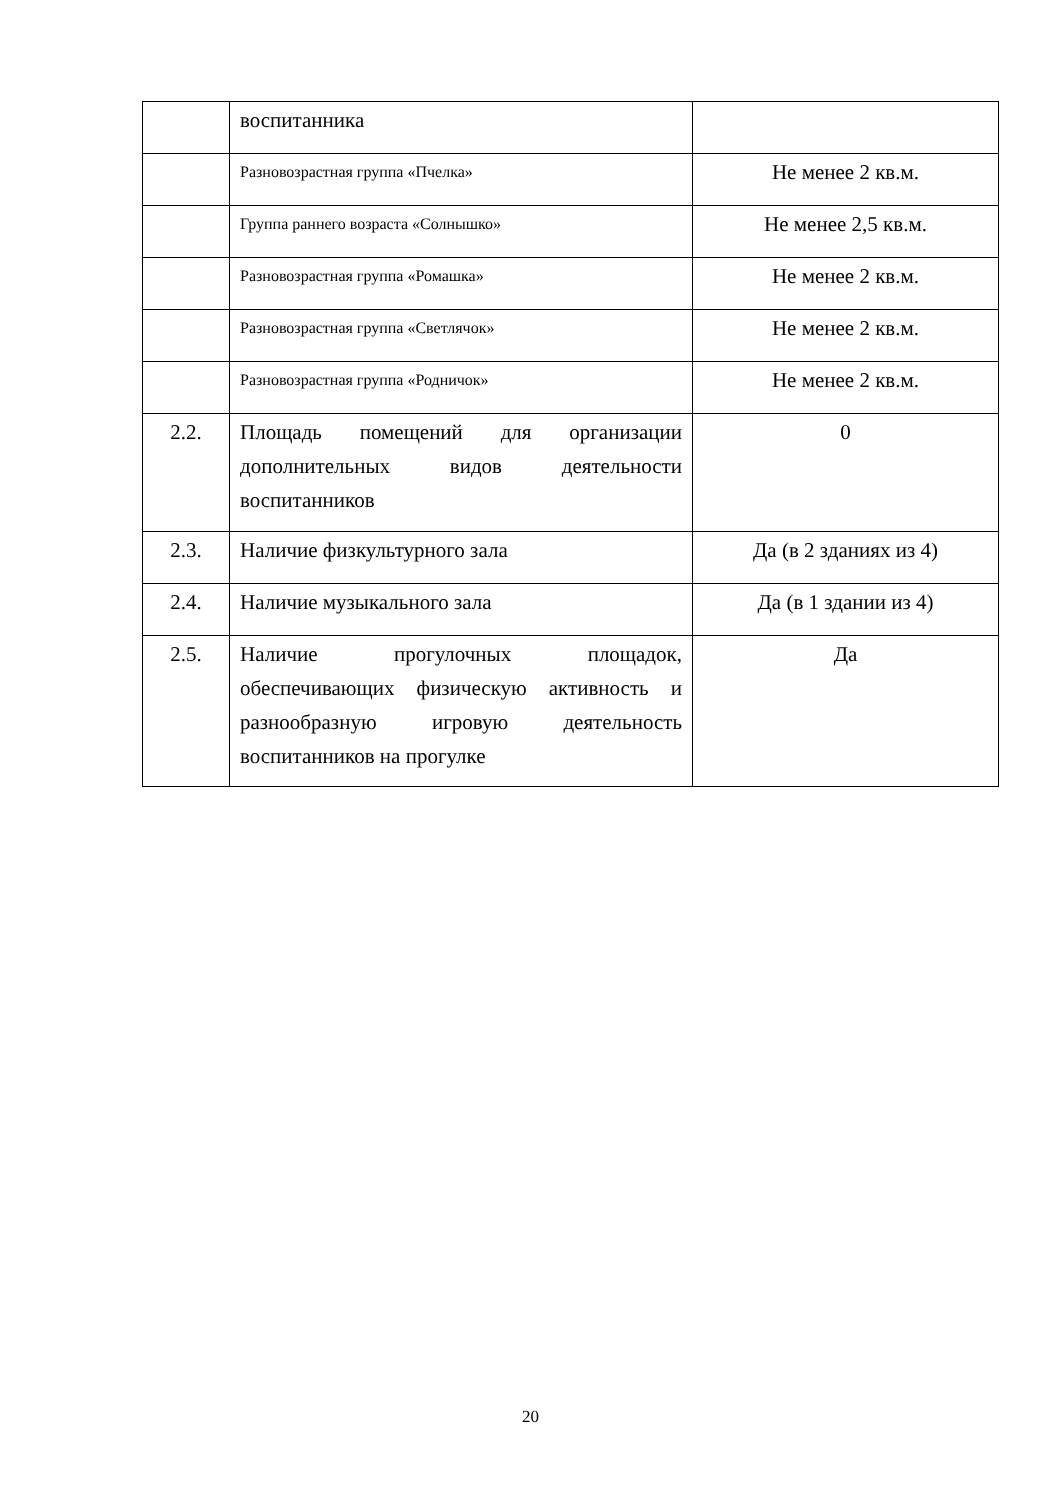| | воспитанника | |
| | Разновозрастная группа «Пчелка» | Не менее 2 кв.м. |
| | Группа раннего возраста «Солнышко» | Не менее 2,5 кв.м. |
| | Разновозрастная группа «Ромашка» | Не менее 2 кв.м. |
| | Разновозрастная группа «Светлячок» | Не менее 2 кв.м. |
| | Разновозрастная группа «Родничок» | Не менее 2 кв.м. |
| 2.2. | Площадь помещений для организации дополнительных видов деятельности воспитанников | 0 |
| 2.3. | Наличие физкультурного зала | Да (в 2 зданиях из 4) |
| 2.4. | Наличие музыкального зала | Да (в 1 здании из 4) |
| 2.5. | Наличие прогулочных площадок, обеспечивающих физическую активность и разнообразную игровую деятельность воспитанников на прогулке | Да |
20